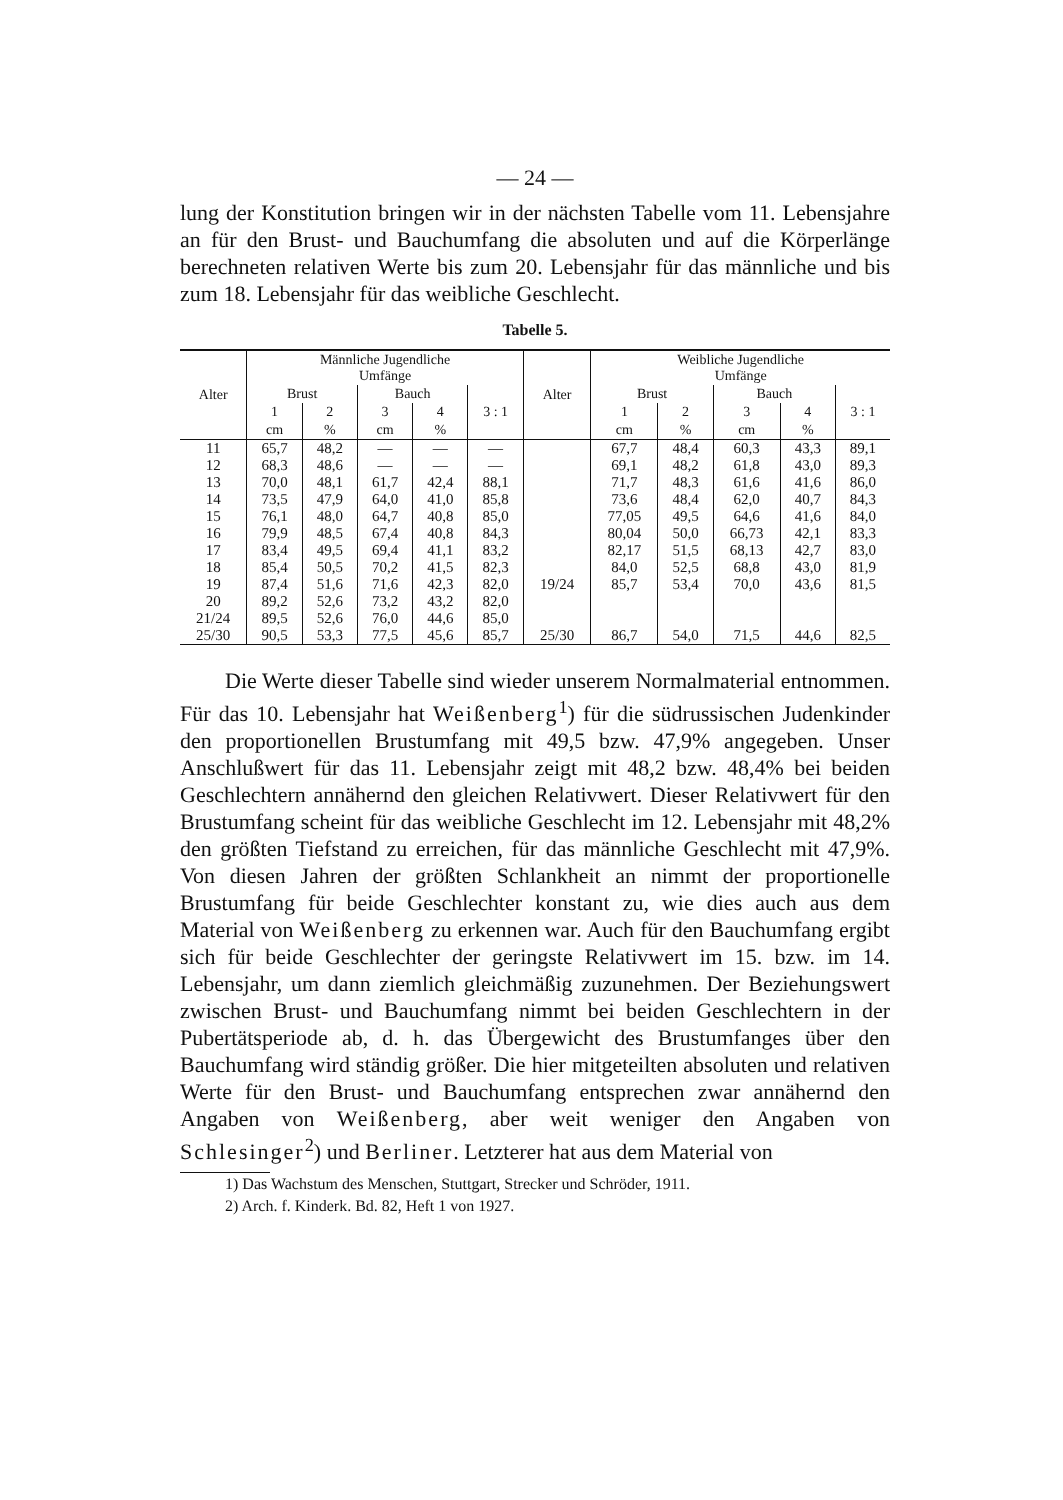— 24 —
lung der Konstitution bringen wir in der nächsten Tabelle vom 11. Lebensjahre an für den Brust- und Bauchumfang die absoluten und auf die Körperlänge berechneten relativen Werte bis zum 20. Lebensjahr für das männliche und bis zum 18. Lebensjahr für das weibliche Geschlecht.
Tabelle 5.
| Alter | Männliche Jugendliche Umfänge | | | | | Alter | Weibliche Jugendliche Umfänge | | | | |
| --- | --- | --- | --- | --- | --- | --- | --- | --- | --- | --- | --- |
| | Brust | | Bauch | | 3 : 1 | | Brust | | Bauch | | 3 : 1 |
| | 1 | 2 | 3 | 4 | | | 1 | 2 | 3 | 4 | |
| | cm | % | cm | % | | | cm | % | cm | % | |
| 11 | 65,7 | 48,2 | — | — | — | | 67,7 | 48,4 | 60,3 | 43,3 | 89,1 |
| 12 | 68,3 | 48,6 | — | — | — | | 69,1 | 48,2 | 61,8 | 43,0 | 89,3 |
| 13 | 70,0 | 48,1 | 61,7 | 42,4 | 88,1 | | 71,7 | 48,3 | 61,6 | 41,6 | 86,0 |
| 14 | 73,5 | 47,9 | 64,0 | 41,0 | 85,8 | | 73,6 | 48,4 | 62,0 | 40,7 | 84,3 |
| 15 | 76,1 | 48,0 | 64,7 | 40,8 | 85,0 | | 77,05 | 49,5 | 64,6 | 41,6 | 84,0 |
| 16 | 79,9 | 48,5 | 67,4 | 40,8 | 84,3 | | 80,04 | 50,0 | 66,73 | 42,1 | 83,3 |
| 17 | 83,4 | 49,5 | 69,4 | 41,1 | 83,2 | | 82,17 | 51,5 | 68,13 | 42,7 | 83,0 |
| 18 | 85,4 | 50,5 | 70,2 | 41,5 | 82,3 | | 84,0 | 52,5 | 68,8 | 43,0 | 81,9 |
| 19 | 87,4 | 51,6 | 71,6 | 42,3 | 82,0 | 19/24 | 85,7 | 53,4 | 70,0 | 43,6 | 81,5 |
| 20 | 89,2 | 52,6 | 73,2 | 43,2 | 82,0 | | | | | | |
| 21/24 | 89,5 | 52,6 | 76,0 | 44,6 | 85,0 | | | | | | |
| 25/30 | 90,5 | 53,3 | 77,5 | 45,6 | 85,7 | 25/30 | 86,7 | 54,0 | 71,5 | 44,6 | 82,5 |
Die Werte dieser Tabelle sind wieder unserem Normalmaterial entnommen. Für das 10. Lebensjahr hat Weißenberg<sup>1</sup>) für die südrussischen Judenkinder den proportionellen Brustumfang mit 49,5 bzw. 47,9% angegeben. Unser Anschlußwert für das 11. Lebensjahr zeigt mit 48,2 bzw. 48,4% bei beiden Geschlechtern annähernd den gleichen Relativwert. Dieser Relativwert für den Brustumfang scheint für das weibliche Geschlecht im 12. Lebensjahr mit 48,2% den größten Tiefstand zu erreichen, für das männliche Geschlecht mit 47,9%. Von diesen Jahren der größten Schlankheit an nimmt der proportionelle Brustumfang für beide Geschlechter konstant zu, wie dies auch aus dem Material von Weißenberg zu erkennen war. Auch für den Bauchumfang ergibt sich für beide Geschlechter der geringste Relativwert im 15. bzw. im 14. Lebensjahr, um dann ziemlich gleichmäßig zuzunehmen. Der Beziehungswert zwischen Brust- und Bauchumfang nimmt bei beiden Geschlechtern in der Pubertätsperiode ab, d. h. das Übergewicht des Brustumfanges über den Bauchumfang wird ständig größer. Die hier mitgeteilten absoluten und relativen Werte für den Brust- und Bauchumfang entsprechen zwar annähernd den Angaben von Weißenberg, aber weit weniger den Angaben von Schlesinger<sup>2</sup>) und Berliner. Letzterer hat aus dem Material von
1) Das Wachstum des Menschen, Stuttgart, Strecker und Schröder, 1911.
2) Arch. f. Kinderk. Bd. 82, Heft 1 von 1927.